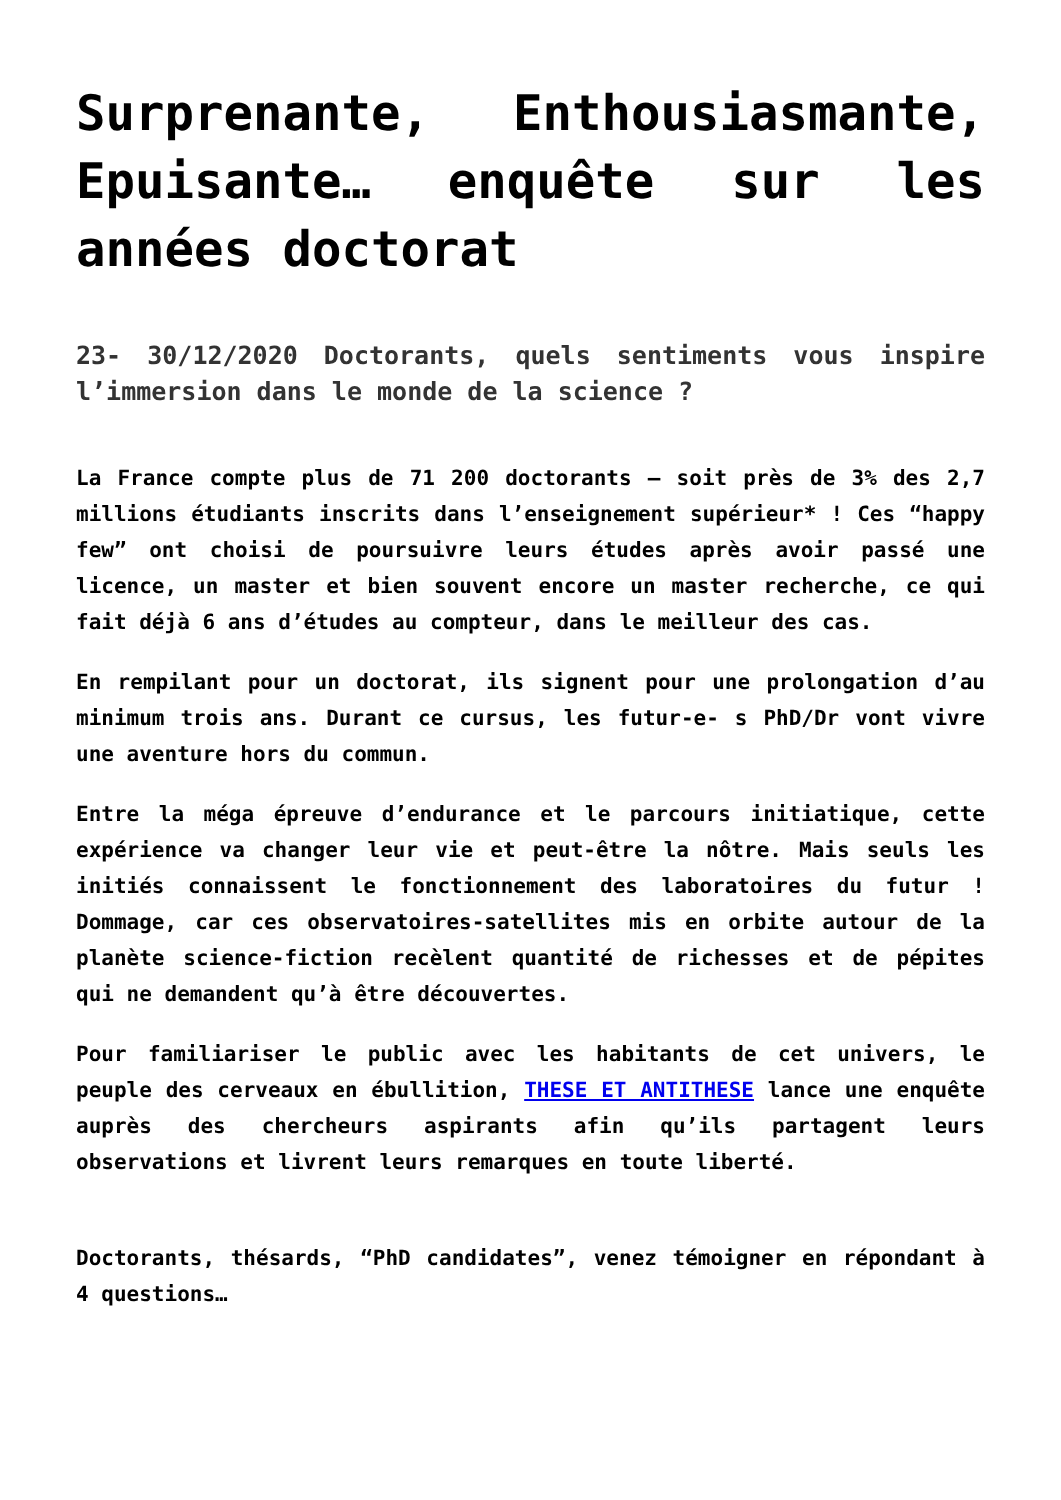Surprenante, Enthousiasmante, Epuisante… enquête sur les années doctorat
23- 30/12/2020 Doctorants, quels sentiments vous inspire l’immersion dans le monde de la science ?
La France compte plus de 71 200 doctorants – soit près de 3% des 2,7 millions étudiants inscrits dans l’enseignement supérieur* ! Ces “happy few” ont choisi de poursuivre leurs études après avoir passé une licence, un master et bien souvent encore un master recherche, ce qui fait déjà 6 ans d’études au compteur, dans le meilleur des cas.
En rempilant pour un doctorat, ils signent pour une prolongation d’au minimum trois ans. Durant ce cursus, les futur-e- s PhD/Dr vont vivre une aventure hors du commun.
Entre la méga épreuve d’endurance et le parcours initiatique, cette expérience va changer leur vie et peut-être la nôtre. Mais seuls les initiés connaissent le fonctionnement des laboratoires du futur ! Dommage, car ces observatoires-satellites mis en orbite autour de la planète science-fiction recèlent quantité de richesses et de pépites qui ne demandent qu’à être découvertes.
Pour familiariser le public avec les habitants de cet univers, le peuple des cerveaux en ébullition, THESE ET ANTITHESE lance une enquête auprès des chercheurs aspirants afin qu’ils partagent leurs observations et livrent leurs remarques en toute liberté.
Doctorants, thésards, “PhD candidates”, venez témoigner en répondant à 4 questions…